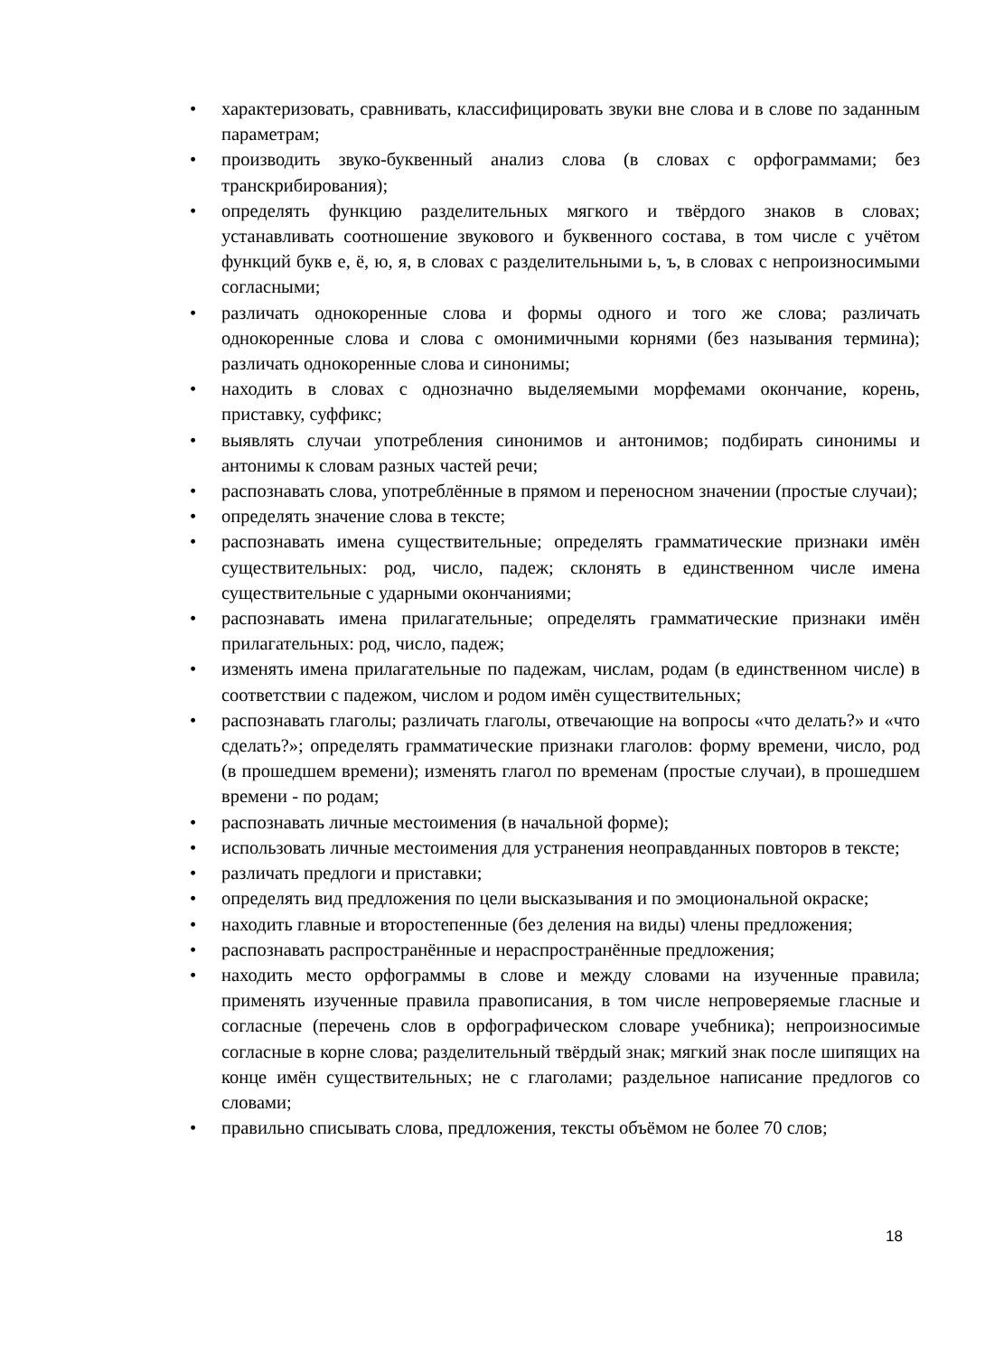• характеризовать, сравнивать, классифицировать звуки вне слова и в слове по заданным параметрам;
• производить звуко-буквенный анализ слова (в словах с орфограммами; без транскрибирования);
• определять функцию разделительных мягкого и твёрдого знаков в словах; устанавливать соотношение звукового и буквенного состава, в том числе с учётом функций букв е, ё, ю, я, в словах с разделительными ь, ъ, в словах с непроизносимыми согласными;
• различать однокоренные слова и формы одного и того же слова; различать однокоренные слова и слова с омонимичными корнями (без называния термина); различать однокоренные слова и синонимы;
• находить в словах с однозначно выделяемыми морфемами окончание, корень, приставку, суффикс;
• выявлять случаи употребления синонимов и антонимов; подбирать синонимы и антонимы к словам разных частей речи;
• распознавать слова, употреблённые в прямом и переносном значении (простые случаи);
• определять значение слова в тексте;
• распознавать имена существительные; определять грамматические признаки имён существительных: род, число, падеж; склонять в единственном числе имена существительные с ударными окончаниями;
• распознавать имена прилагательные; определять грамматические признаки имён прилагательных: род, число, падеж;
• изменять имена прилагательные по падежам, числам, родам (в единственном числе) в соответствии с падежом, числом и родом имён существительных;
• распознавать глаголы; различать глаголы, отвечающие на вопросы «что делать?» и «что сделать?»; определять грамматические признаки глаголов: форму времени, число, род (в прошедшем времени); изменять глагол по временам (простые случаи), в прошедшем времени - по родам;
• распознавать личные местоимения (в начальной форме);
• использовать личные местоимения для устранения неоправданных повторов в тексте;
• различать предлоги и приставки;
• определять вид предложения по цели высказывания и по эмоциональной окраске;
• находить главные и второстепенные (без деления на виды) члены предложения;
• распознавать распространённые и нераспространённые предложения;
• находить место орфограммы в слове и между словами на изученные правила; применять изученные правила правописания, в том числе непроверяемые гласные и согласные (перечень слов в орфографическом словаре учебника); непроизносимые согласные в корне слова; разделительный твёрдый знак; мягкий знак после шипящих на конце имён существительных; не с глаголами; раздельное написание предлогов со словами;
• правильно списывать слова, предложения, тексты объёмом не более 70 слов;
18